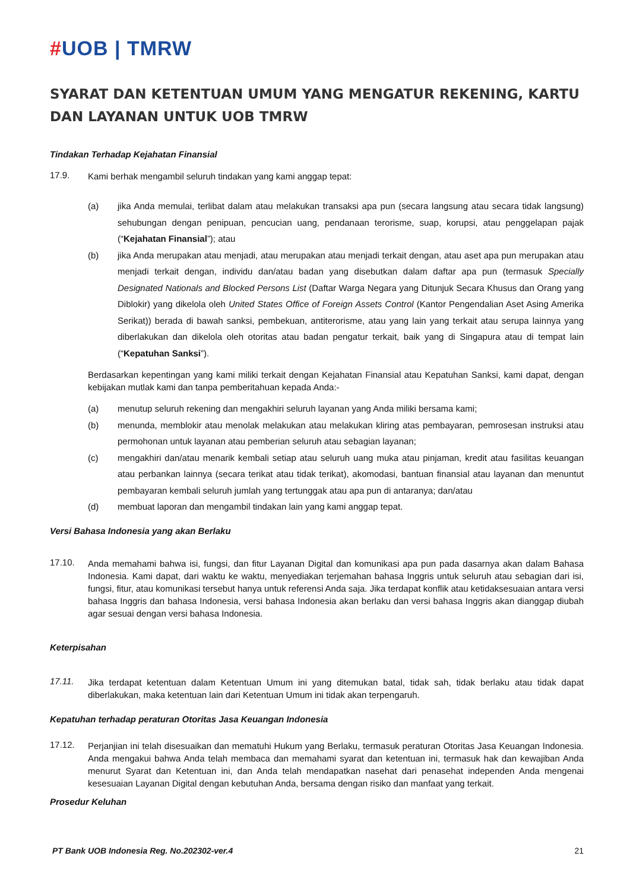#UOB | TMRW
SYARAT DAN KETENTUAN UMUM YANG MENGATUR REKENING, KARTU DAN LAYANAN UNTUK UOB TMRW
Tindakan Terhadap Kejahatan Finansial
17.9.
Kami berhak mengambil seluruh tindakan yang kami anggap tepat:
(a) jika Anda memulai, terlibat dalam atau melakukan transaksi apa pun (secara langsung atau secara tidak langsung) sehubungan dengan penipuan, pencucian uang, pendanaan terorisme, suap, korupsi, atau penggelapan pajak (“Kejahatan Finansial”); atau
(b) jika Anda merupakan atau menjadi, atau merupakan atau menjadi terkait dengan, atau aset apa pun merupakan atau menjadi terkait dengan, individu dan/atau badan yang disebutkan dalam daftar apa pun (termasuk Specially Designated Nationals and Blocked Persons List (Daftar Warga Negara yang Ditunjuk Secara Khusus dan Orang yang Diblokir) yang dikelola oleh United States Office of Foreign Assets Control (Kantor Pengendalian Aset Asing Amerika Serikat)) berada di bawah sanksi, pembekuan, antiterorisme, atau yang lain yang terkait atau serupa lainnya yang diberlakukan dan dikelola oleh otoritas atau badan pengatur terkait, baik yang di Singapura atau di tempat lain (“Kepatuhan Sanksi”).
Berdasarkan kepentingan yang kami miliki terkait dengan Kejahatan Finansial atau Kepatuhan Sanksi, kami dapat, dengan kebijakan mutlak kami dan tanpa pemberitahuan kepada Anda:-
(a) menutup seluruh rekening dan mengakhiri seluruh layanan yang Anda miliki bersama kami;
(b) menunda, memblokir atau menolak melakukan atau melakukan kliring atas pembayaran, pemrosesan instruksi atau permohonan untuk layanan atau pemberian seluruh atau sebagian layanan;
(c) mengakhiri dan/atau menarik kembali setiap atau seluruh uang muka atau pinjaman, kredit atau fasilitas keuangan atau perbankan lainnya (secara terikat atau tidak terikat), akomodasi, bantuan finansial atau layanan dan menuntut pembayaran kembali seluruh jumlah yang tertunggak atau apa pun di antaranya; dan/atau
(d) membuat laporan dan mengambil tindakan lain yang kami anggap tepat.
Versi Bahasa Indonesia yang akan Berlaku
17.10.
Anda memahami bahwa isi, fungsi, dan fitur Layanan Digital dan komunikasi apa pun pada dasarnya akan dalam Bahasa Indonesia. Kami dapat, dari waktu ke waktu, menyediakan terjemahan bahasa Inggris untuk seluruh atau sebagian dari isi, fungsi, fitur, atau komunikasi tersebut hanya untuk referensi Anda saja. Jika terdapat konflik atau ketidaksesuaian antara versi bahasa Inggris dan bahasa Indonesia, versi bahasa Indonesia akan berlaku dan versi bahasa Inggris akan dianggap diubah agar sesuai dengan versi bahasa Indonesia.
Keterpisahan
17.11.
Jika terdapat ketentuan dalam Ketentuan Umum ini yang ditemukan batal, tidak sah, tidak berlaku atau tidak dapat diberlakukan, maka ketentuan lain dari Ketentuan Umum ini tidak akan terpengaruh.
Kepatuhan terhadap peraturan Otoritas Jasa Keuangan Indonesia
17.12.
Perjanjian ini telah disesuaikan dan mematuhi Hukum yang Berlaku, termasuk peraturan Otoritas Jasa Keuangan Indonesia. Anda mengakui bahwa Anda telah membaca dan memahami syarat dan ketentuan ini, termasuk hak dan kewajiban Anda menurut Syarat dan Ketentuan ini, dan Anda telah mendapatkan nasehat dari penasehat independen Anda mengenai kesesuaian Layanan Digital dengan kebutuhan Anda, bersama dengan risiko dan manfaat yang terkait.
Prosedur Keluhan
PT Bank UOB Indonesia Reg. No.202302-ver.4 21